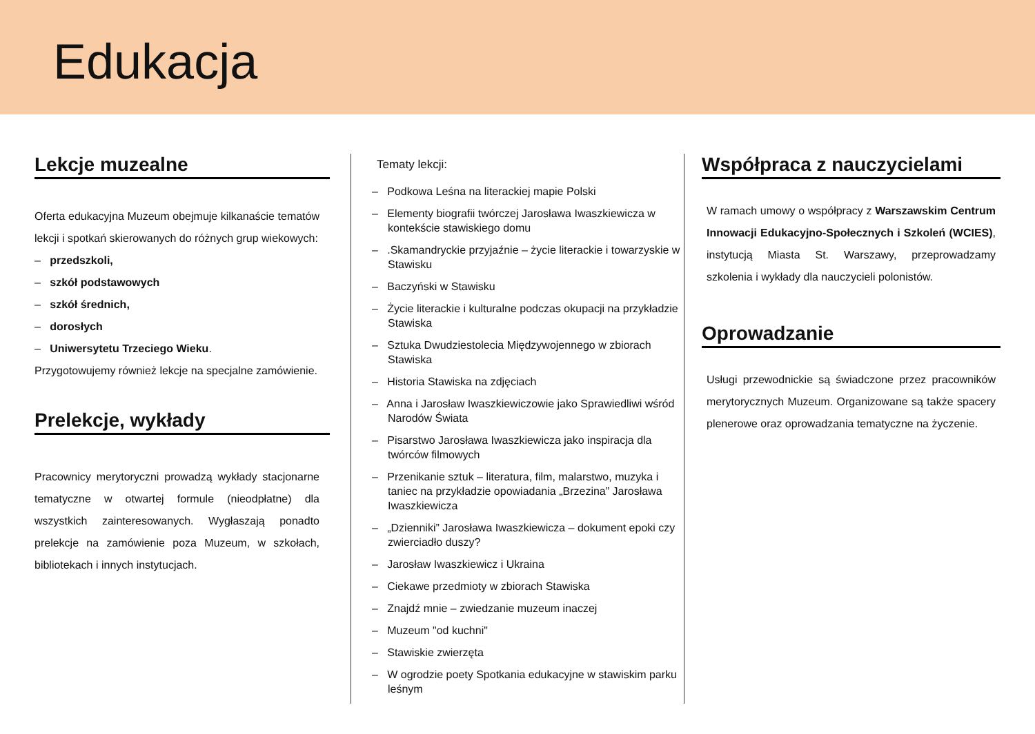Edukacja
Lekcje muzealne
Oferta edukacyjna Muzeum obejmuje kilkanaście tematów lekcji i spotkań skierowanych do różnych grup wiekowych:
– przedszkoli,
– szkół podstawowych
– szkół średnich,
– dorosłych
– Uniwersytetu Trzeciego Wieku.
Przygotowujemy również lekcje na specjalne zamówienie.
Prelekcje, wykłady
Pracownicy merytoryczni prowadzą wykłady stacjonarne tematyczne w otwartej formule (nieodpłatne) dla wszystkich zainteresowanych. Wygłaszają ponadto prelekcje na zamówienie poza Muzeum, w szkołach, bibliotekach i innych instytucjach.
Tematy lekcji:
– Podkowa Leśna na literackiej mapie Polski
– Elementy biografii twórczej Jarosława Iwaszkiewicza w kontekście stawiskiego domu
– .Skamandryckie przyjaźnie – życie literackie i towarzyskie w Stawisku
– Baczyński w Stawisku
– Życie literackie i kulturalne podczas okupacji na przykładzie Stawiska
– Sztuka Dwudziestolecia Międzywojennego w zbiorach Stawiska
– Historia Stawiska na zdjęciach
– Anna i Jarosław Iwaszkiewiczowie jako Sprawiedliwi wśród Narodów Świata
– Pisarstwo Jarosława Iwaszkiewicza jako inspiracja dla twórców filmowych
– Przenikanie sztuk – literatura, film, malarstwo, muzyka i taniec na przykładzie opowiadania „Brzezina” Jarosława Iwaszkiewicza
– „Dzienniki” Jarosława Iwaszkiewicza – dokument epoki czy zwierciadło duszy?
– Jarosław Iwaszkiewicz i Ukraina
– Ciekawe przedmioty w zbiorach Stawiska
– Znajdź mnie – zwiedzanie muzeum inaczej
– Muzeum "od kuchni"
– Stawiskie zwierzęta
– W ogrodzie poety Spotkania edukacyjne w stawiskim parku leśnym
Współpraca z nauczycielami
W ramach umowy o współpracy z Warszawskim Centrum Innowacji Edukacyjno-Społecznych i Szkoleń (WCIES), instytucją Miasta St. Warszawy, przeprowadzamy szkolenia i wykłady dla nauczycieli polonistów.
Oprowadzanie
Usługi przewodnickie są świadczone przez pracowników merytorycznych Muzeum. Organizowane są także spacery plenerowe oraz oprowadzania tematyczne na życzenie.